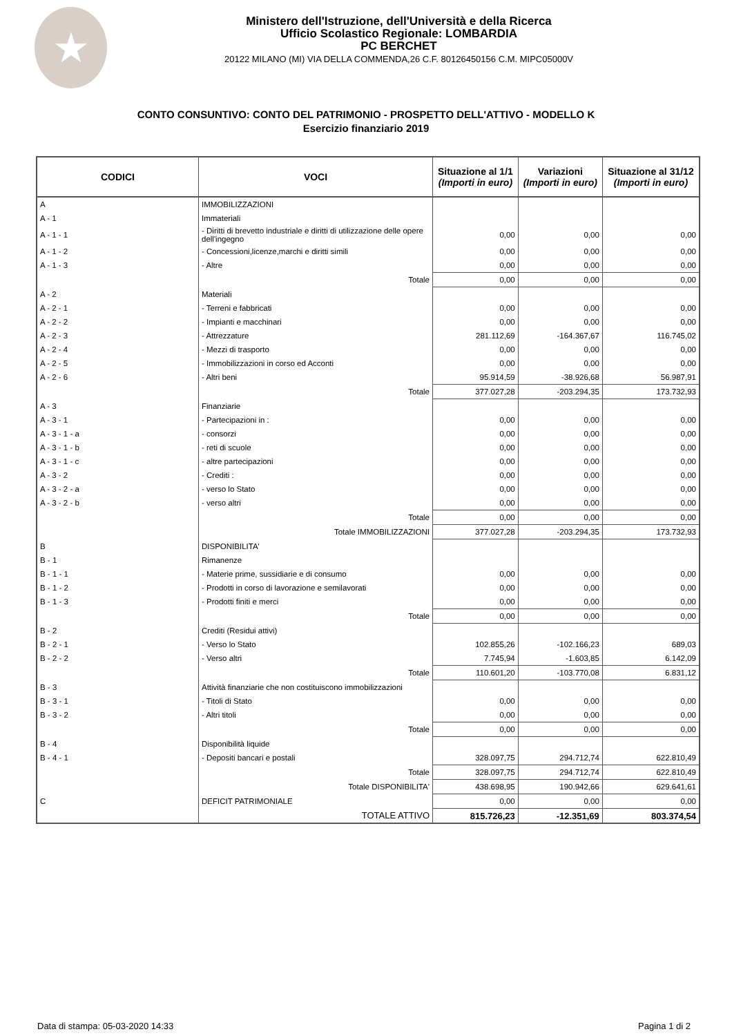★
Ministero dell'Istruzione, dell'Università e della Ricerca
Ufficio Scolastico Regionale: LOMBARDIA
PC BERCHET
20122 MILANO (MI) VIA DELLA COMMENDA,26 C.F. 80126450156 C.M. MIPC05000V
CONTO CONSUNTIVO: CONTO DEL PATRIMONIO - PROSPETTO DELL'ATTIVO - MODELLO K
Esercizio finanziario 2019
| CODICI | VOCI | Situazione al 1/1 (Importi in euro) | Variazioni (Importi in euro) | Situazione al 31/12 (Importi in euro) |
| --- | --- | --- | --- | --- |
| A | IMMOBILIZZAZIONI | | | |
| A - 1 | Immateriali | | | |
| A - 1 - 1 | - Diritti di brevetto industriale e diritti di utilizzazione delle opere dell'ingegno | 0,00 | 0,00 | 0,00 |
| A - 1 - 2 | - Concessioni,licenze,marchi e diritti simili | 0,00 | 0,00 | 0,00 |
| A - 1 - 3 | - Altre | 0,00 | 0,00 | 0,00 |
| | Totale | 0,00 | 0,00 | 0,00 |
| A - 2 | Materiali | | | |
| A - 2 - 1 | - Terreni e fabbricati | 0,00 | 0,00 | 0,00 |
| A - 2 - 2 | - Impianti e macchinari | 0,00 | 0,00 | 0,00 |
| A - 2 - 3 | - Attrezzature | 281.112,69 | -164.367,67 | 116.745,02 |
| A - 2 - 4 | - Mezzi di trasporto | 0,00 | 0,00 | 0,00 |
| A - 2 - 5 | - Immobilizzazioni in corso ed Acconti | 0,00 | 0,00 | 0,00 |
| A - 2 - 6 | - Altri beni | 95.914,59 | -38.926,68 | 56.987,91 |
| | Totale | 377.027,28 | -203.294,35 | 173.732,93 |
| A - 3 | Finanziarie | | | |
| A - 3 - 1 | - Partecipazioni in : | 0,00 | 0,00 | 0,00 |
| A - 3 - 1 - a | - consorzi | 0,00 | 0,00 | 0,00 |
| A - 3 - 1 - b | - reti di scuole | 0,00 | 0,00 | 0,00 |
| A - 3 - 1 - c | - altre partecipazioni | 0,00 | 0,00 | 0,00 |
| A - 3 - 2 | - Crediti : | 0,00 | 0,00 | 0,00 |
| A - 3 - 2 - a | - verso lo Stato | 0,00 | 0,00 | 0,00 |
| A - 3 - 2 - b | - verso altri | 0,00 | 0,00 | 0,00 |
| | Totale | 0,00 | 0,00 | 0,00 |
| | Totale IMMOBILIZZAZIONI | 377.027,28 | -203.294,35 | 173.732,93 |
| B | DISPONIBILITA' | | | |
| B - 1 | Rimanenze | | | |
| B - 1 - 1 | - Materie prime, sussidiarie e di consumo | 0,00 | 0,00 | 0,00 |
| B - 1 - 2 | - Prodotti in corso di lavorazione e semilavorati | 0,00 | 0,00 | 0,00 |
| B - 1 - 3 | - Prodotti finiti e merci | 0,00 | 0,00 | 0,00 |
| | Totale | 0,00 | 0,00 | 0,00 |
| B - 2 | Crediti (Residui attivi) | | | |
| B - 2 - 1 | - Verso lo Stato | 102.855,26 | -102.166,23 | 689,03 |
| B - 2 - 2 | - Verso altri | 7.745,94 | -1.603,85 | 6.142,09 |
| | Totale | 110.601,20 | -103.770,08 | 6.831,12 |
| B - 3 | Attività finanziarie che non costituiscono immobilizzazioni | | | |
| B - 3 - 1 | - Titoli di Stato | 0,00 | 0,00 | 0,00 |
| B - 3 - 2 | - Altri titoli | 0,00 | 0,00 | 0,00 |
| | Totale | 0,00 | 0,00 | 0,00 |
| B - 4 | Disponibilità liquide | | | |
| B - 4 - 1 | - Depositi bancari e postali | 328.097,75 | 294.712,74 | 622.810,49 |
| | Totale | 328.097,75 | 294.712,74 | 622.810,49 |
| | Totale DISPONIBILITA' | 438.698,95 | 190.942,66 | 629.641,61 |
| C | DEFICIT PATRIMONIALE | 0,00 | 0,00 | 0,00 |
| | TOTALE ATTIVO | 815.726,23 | -12.351,69 | 803.374,54 |
Data di stampa: 05-03-2020 14:33 Pagina 1 di 2